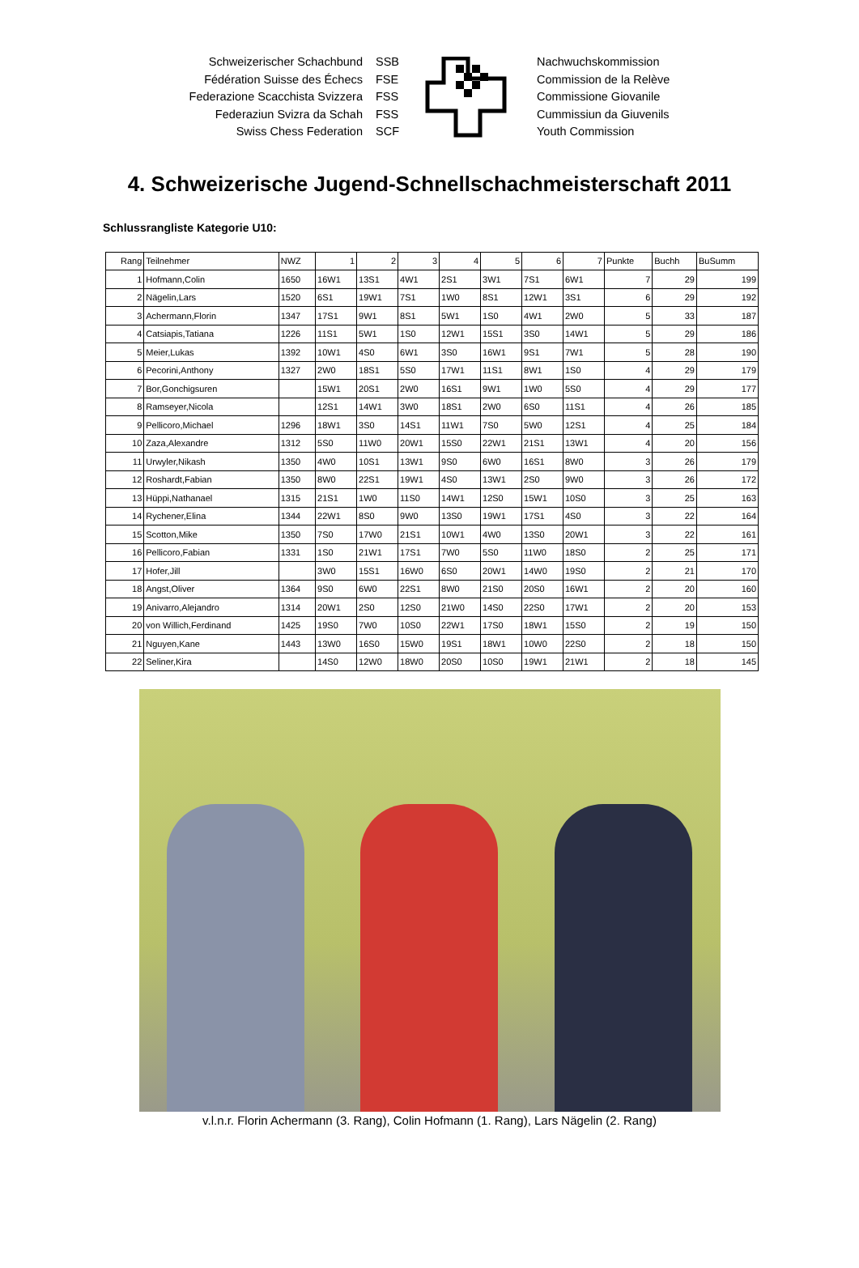Schweizerischer Schachbund
Fédération Suisse des Échecs
Federazione Scacchista Svizzera
Federaziun Svizra da Schah
Swiss Chess Federation
SSB
FSE
FSS
FSS
SCF
Nachwuchskommission
Commission de la Relève
Commissione Giovanile
Cummissiun da Giuvenils
Youth Commission
4. Schweizerische Jugend-Schnellschachmeisterschaft 2011
Schlussrangliste Kategorie U10:
| Rang | Teilnehmer | NWZ | 1 | 2 | 3 | 4 | 5 | 6 | 7 | Punkte | Buchh | BuSumm |
| --- | --- | --- | --- | --- | --- | --- | --- | --- | --- | --- | --- | --- |
| 1 | Hofmann,Colin | 1650 | 16W1 | 13S1 | 4W1 | 2S1 | 3W1 | 7S1 | 6W1 | 7 | 29 | 199 |
| 2 | Nägelin,Lars | 1520 | 6S1 | 19W1 | 7S1 | 1W0 | 8S1 | 12W1 | 3S1 | 6 | 29 | 192 |
| 3 | Achermann,Florin | 1347 | 17S1 | 9W1 | 8S1 | 5W1 | 1S0 | 4W1 | 2W0 | 5 | 33 | 187 |
| 4 | Catsiapis,Tatiana | 1226 | 11S1 | 5W1 | 1S0 | 12W1 | 15S1 | 3S0 | 14W1 | 5 | 29 | 186 |
| 5 | Meier,Lukas | 1392 | 10W1 | 4S0 | 6W1 | 3S0 | 16W1 | 9S1 | 7W1 | 5 | 28 | 190 |
| 6 | Pecorini,Anthony | 1327 | 2W0 | 18S1 | 5S0 | 17W1 | 11S1 | 8W1 | 1S0 | 4 | 29 | 179 |
| 7 | Bor,Gonchigsuren | | 15W1 | 20S1 | 2W0 | 16S1 | 9W1 | 1W0 | 5S0 | 4 | 29 | 177 |
| 8 | Ramseyer,Nicola | | 12S1 | 14W1 | 3W0 | 18S1 | 2W0 | 6S0 | 11S1 | 4 | 26 | 185 |
| 9 | Pellicoro,Michael | 1296 | 18W1 | 3S0 | 14S1 | 11W1 | 7S0 | 5W0 | 12S1 | 4 | 25 | 184 |
| 10 | Zaza,Alexandre | 1312 | 5S0 | 11W0 | 20W1 | 15S0 | 22W1 | 21S1 | 13W1 | 4 | 20 | 156 |
| 11 | Urwyler,Nikash | 1350 | 4W0 | 10S1 | 13W1 | 9S0 | 6W0 | 16S1 | 8W0 | 3 | 26 | 179 |
| 12 | Roshardt,Fabian | 1350 | 8W0 | 22S1 | 19W1 | 4S0 | 13W1 | 2S0 | 9W0 | 3 | 26 | 172 |
| 13 | Hüppi,Nathanael | 1315 | 21S1 | 1W0 | 11S0 | 14W1 | 12S0 | 15W1 | 10S0 | 3 | 25 | 163 |
| 14 | Rychener,Elina | 1344 | 22W1 | 8S0 | 9W0 | 13S0 | 19W1 | 17S1 | 4S0 | 3 | 22 | 164 |
| 15 | Scotton,Mike | 1350 | 7S0 | 17W0 | 21S1 | 10W1 | 4W0 | 13S0 | 20W1 | 3 | 22 | 161 |
| 16 | Pellicoro,Fabian | 1331 | 1S0 | 21W1 | 17S1 | 7W0 | 5S0 | 11W0 | 18S0 | 2 | 25 | 171 |
| 17 | Hofer,Jill | | 3W0 | 15S1 | 16W0 | 6S0 | 20W1 | 14W0 | 19S0 | 2 | 21 | 170 |
| 18 | Angst,Oliver | 1364 | 9S0 | 6W0 | 22S1 | 8W0 | 21S0 | 20S0 | 16W1 | 2 | 20 | 160 |
| 19 | Anivarro,Alejandro | 1314 | 20W1 | 2S0 | 12S0 | 21W0 | 14S0 | 22S0 | 17W1 | 2 | 20 | 153 |
| 20 | von Willich,Ferdinand | 1425 | 19S0 | 7W0 | 10S0 | 22W1 | 17S0 | 18W1 | 15S0 | 2 | 19 | 150 |
| 21 | Nguyen,Kane | 1443 | 13W0 | 16S0 | 15W0 | 19S1 | 18W1 | 10W0 | 22S0 | 2 | 18 | 150 |
| 22 | Seliner,Kira | | 14S0 | 12W0 | 18W0 | 20S0 | 10S0 | 19W1 | 21W1 | 2 | 18 | 145 |
v.l.n.r. Florin Achermann (3. Rang), Colin Hofmann (1. Rang), Lars Nägelin (2. Rang)